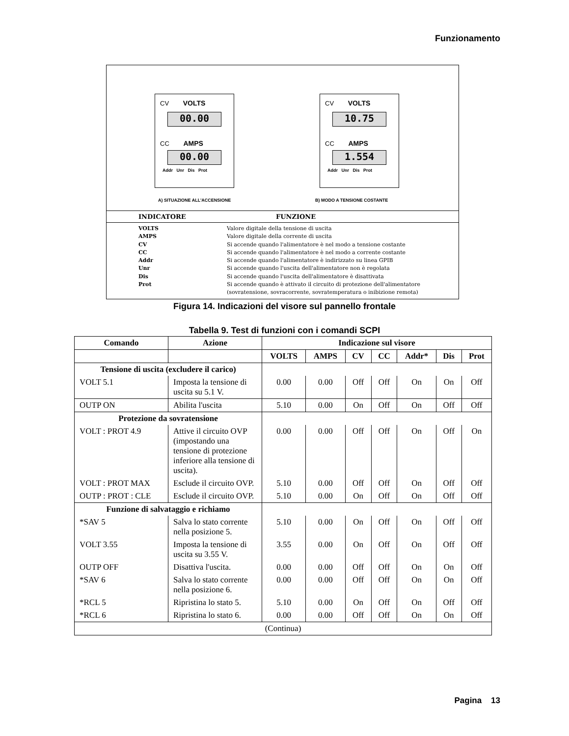Funzionamento
CV VOLTS
00.00
CC AMPS
00.00
Addr Unr Dis Prot
CV VOLTS
10.75
CC AMPS
1.554
Addr Unr Dis Prot
A) SITUAZIONE ALL'ACCENSIONE B) MODO A TENSIONE COSTANTE
INDICATORE FUNZIONE
VOLTS Valore digitale della tensione di uscita
AMPS Valore digitale della corrente di uscita
CV Si accende quando l'alimentatore è nel modo a tensione costante
CC Si accende quando l'alimentatore è nel modo a corrente costante
Addr Si accende quando l'alimentatore è indirizzato su linea GPIB
Unr Si accende quando l'uscita dell'alimentatore non è regolata
Dis Si accende quando l'uscita dell'alimentatore è disattivata
Prot Si accende quando è attivato il circuito di protezione dell'alimentatore
(sovratensione, sovracorrente, sovratemperatura o inibizione remota)
Figura 14. Indicazioni del visore sul pannello frontale
Tabella 9. Test di funzioni con i comandi SCPI
| Comando | Azione | Indicazione sul visore | | | | | | |
| --- | --- | --- | --- | --- | --- | --- | --- | --- |
| | | VOLTS | AMPS | CV | CC | Addr* | Dis | Prot |
| Tensione di uscita (excludere il carico) | | | | | | | | |
| VOLT 5.1 | Imposta la tensione di uscita su 5.1 V. | 0.00 | 0.00 | Off | Off | On | On | Off |
| OUTP ON | Abilita l'uscita | 5.10 | 0.00 | On | Off | On | Off | Off |
| Protezione da sovratensione | | | | | | | | |
| VOLT : PROT 4.9 | Attive il circuito OVP (impostando una tensione di protezione inferiore alla tensione di uscita). | 0.00 | 0.00 | Off | Off | On | Off | On |
| VOLT : PROT MAX | Esclude il circuito OVP. | 5.10 | 0.00 | Off | Off | On | Off | Off |
| OUTP : PROT : CLE | Esclude il circuito OVP. | 5.10 | 0.00 | On | Off | On | Off | Off |
| Funzione di salvataggio e richiamo | | | | | | | | |
| *SAV 5 | Salva lo stato corrente nella posizione 5. | 5.10 | 0.00 | On | Off | On | Off | Off |
| VOLT 3.55 | Imposta la tensione di uscita su 3.55 V. | 3.55 | 0.00 | On | Off | On | Off | Off |
| OUTP OFF | Disattiva l'uscita. | 0.00 | 0.00 | Off | Off | On | On | Off |
| *SAV 6 | Salva lo stato corrente nella posizione 6. | 0.00 | 0.00 | Off | Off | On | On | Off |
| *RCL 5 | Ripristina lo stato 5. | 5.10 | 0.00 | On | Off | On | Off | Off |
| *RCL 6 | Ripristina lo stato 6. | 0.00 | 0.00 | Off | Off | On | On | Off |
| (Continua) | | | | | | | | |
Pagina 13